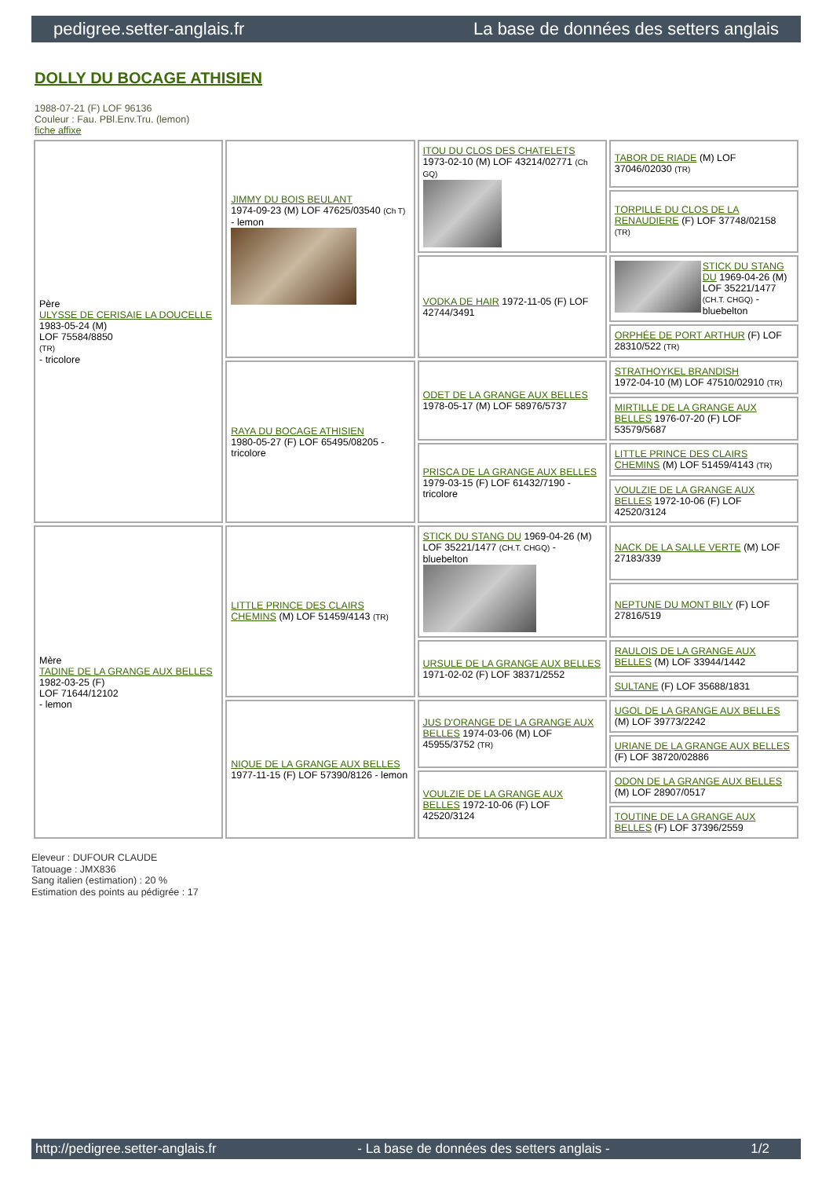pedigree.setter-anglais.fr La base de données des setters anglais
DOLLY DU BOCAGE ATHISIEN
1988-07-21 (F) LOF 96136
Couleur : Fau. PBl.Env.Tru. (lemon)
fiche affixe
| Père ULYSSE DE CERISAIE LA DOUCELLE 1983-05-24 (M) LOF 75584/8850 (TR) - tricolore | JIMMY DU BOIS BEULANT 1974-09-23 (M) LOF 47625/03540 (Ch T) - lemon | ITOU DU CLOS DES CHATELETS 1973-02-10 (M) LOF 43214/02771 (Ch GQ) | TABOR DE RIADE (M) LOF 37046/02030 (TR) |
| | | | TORPILLE DU CLOS DE LA RENAUDIERE (F) LOF 37748/02158 (TR) |
| | | VODKA DE HAIR 1972-11-05 (F) LOF 42744/3491 | STICK DU STANG DU 1969-04-26 (M) LOF 35221/1477 (CH.T. CHGQ) - bluebelton |
| | | | ORPHÉE DE PORT ARTHUR (F) LOF 28310/522 (TR) |
| | RAYA DU BOCAGE ATHISIEN 1980-05-27 (F) LOF 65495/08205 - tricolore | ODET DE LA GRANGE AUX BELLES 1978-05-17 (M) LOF 58976/5737 | STRATHOYKEL BRANDISH 1972-04-10 (M) LOF 47510/02910 (TR) |
| | | | MIRTILLE DE LA GRANGE AUX BELLES 1976-07-20 (F) LOF 53579/5687 |
| | | PRISCA DE LA GRANGE AUX BELLES 1979-03-15 (F) LOF 61432/7190 - tricolore | LITTLE PRINCE DES CLAIRS CHEMINS (M) LOF 51459/4143 (TR) |
| | | | VOULZIE DE LA GRANGE AUX BELLES 1972-10-06 (F) LOF 42520/3124 |
| Mère TADINE DE LA GRANGE AUX BELLES 1982-03-25 (F) LOF 71644/12102 - lemon | LITTLE PRINCE DES CLAIRS CHEMINS (M) LOF 51459/4143 (TR) | STICK DU STANG DU 1969-04-26 (M) LOF 35221/1477 (CH.T. CHGQ) - bluebelton | NACK DE LA SALLE VERTE (M) LOF 27183/339 |
| | | | NEPTUNE DU MONT BILY (F) LOF 27816/519 |
| | | URSULE DE LA GRANGE AUX BELLES 1971-02-02 (F) LOF 38371/2552 | RAULOIS DE LA GRANGE AUX BELLES (M) LOF 33944/1442 |
| | | | SULTANE (F) LOF 35688/1831 |
| | NIQUE DE LA GRANGE AUX BELLES 1977-11-15 (F) LOF 57390/8126 - lemon | JUS D'ORANGE DE LA GRANGE AUX BELLES 1974-03-06 (M) LOF 45955/3752 (TR) | UGOL DE LA GRANGE AUX BELLES (M) LOF 39773/2242 |
| | | | URIANE DE LA GRANGE AUX BELLES (F) LOF 38720/02886 |
| | | VOULZIE DE LA GRANGE AUX BELLES 1972-10-06 (F) LOF 42520/3124 | ODON DE LA GRANGE AUX BELLES (M) LOF 28907/0517 |
| | | | TOUTINE DE LA GRANGE AUX BELLES (F) LOF 37396/2559 |
Eleveur : DUFOUR CLAUDE
Tatouage : JMX836
Sang italien (estimation) : 20 %
Estimation des points au pédigrée : 17
http://pedigree.setter-anglais.fr - La base de données des setters anglais - 1/2